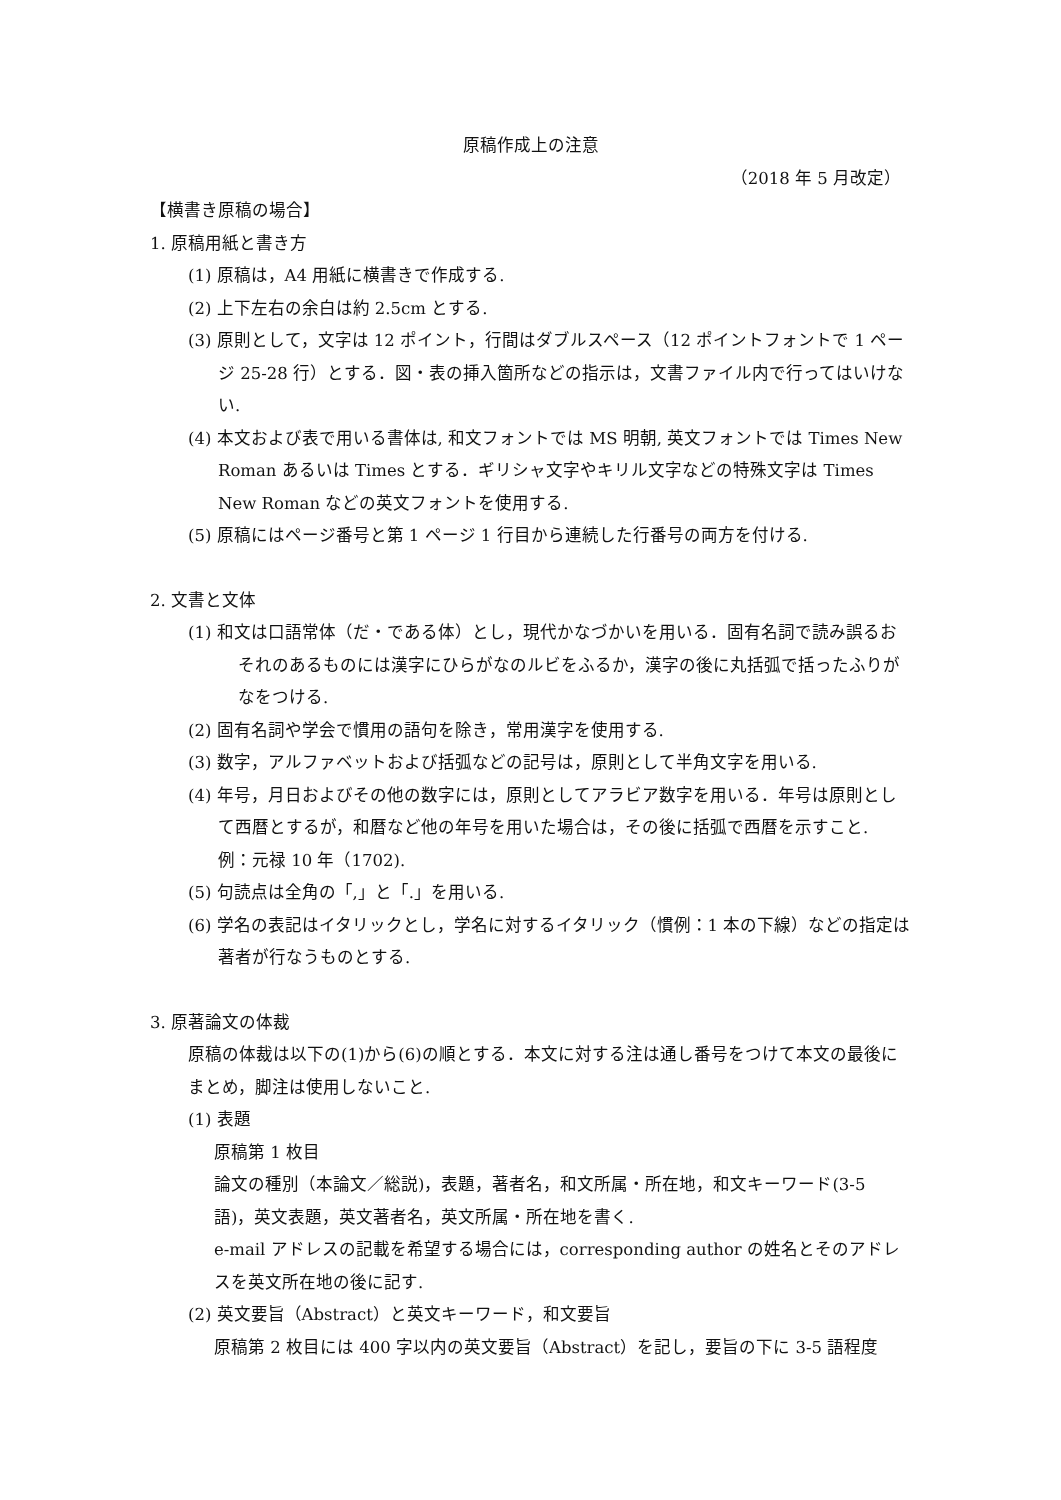原稿作成上の注意
（2018 年 5 月改定）
【横書き原稿の場合】
1. 原稿用紙と書き方
(1) 原稿は，A4 用紙に横書きで作成する.
(2) 上下左右の余白は約 2.5cm とする.
(3) 原則として，文字は 12 ポイント，行間はダブルスペース（12 ポイントフォントで 1 ページ 25-28 行）とする．図・表の挿入箇所などの指示は，文書ファイル内で行ってはいけない.
(4) 本文および表で用いる書体は, 和文フォントでは MS 明朝, 英文フォントでは Times New Roman あるいは Times とする．ギリシャ文字やキリル文字などの特殊文字は Times New Roman などの英文フォントを使用する.
(5) 原稿にはページ番号と第 1 ページ 1 行目から連続した行番号の両方を付ける.
2. 文書と文体
(1) 和文は口語常体（だ・である体）とし，現代かなづかいを用いる．固有名詞で読み誤るおそれのあるものには漢字にひらがなのルビをふるか，漢字の後に丸括弧で括ったふりがなをつける.
(2) 固有名詞や学会で慣用の語句を除き，常用漢字を使用する.
(3) 数字，アルファベットおよび括弧などの記号は，原則として半角文字を用いる.
(4) 年号，月日およびその他の数字には，原則としてアラビア数字を用いる．年号は原則として西暦とするが，和暦など他の年号を用いた場合は，その後に括弧で西暦を示すこと.
例：元禄 10 年（1702).
(5) 句読点は全角の「,」と「.」を用いる.
(6) 学名の表記はイタリックとし，学名に対するイタリック（慣例：1 本の下線）などの指定は著者が行なうものとする.
3. 原著論文の体裁
原稿の体裁は以下の(1)から(6)の順とする．本文に対する注は通し番号をつけて本文の最後にまとめ，脚注は使用しないこと.
(1) 表題
原稿第 1 枚目
論文の種別（本論文／総説)，表題，著者名，和文所属・所在地，和文キーワード(3-5 語)，英文表題，英文著者名，英文所属・所在地を書く.
e-mail アドレスの記載を希望する場合には，corresponding author の姓名とそのアドレスを英文所在地の後に記す.
(2) 英文要旨（Abstract）と英文キーワード，和文要旨
原稿第 2 枚目には 400 字以内の英文要旨（Abstract）を記し，要旨の下に 3-5 語程度